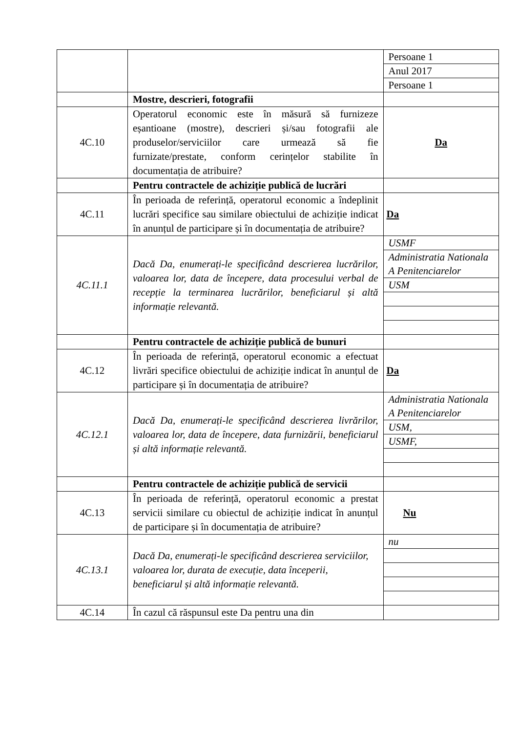| | | / Persoane 1 / / Anul 2017 / / Persoane 1 / |
| | Mostre, descrieri, fotografii | |
| 4C.10 | Operatorul economic este în măsură să furnizeze eșantioane (mostre), descrieri și/sau fotografii ale produselor/serviciilor care urmează să fie furnizate/prestate, conform cerințelor stabilite în documentația de atribuire? | Da |
| | Pentru contractele de achiziție publică de lucrări | |
| 4C.11 | În perioada de referință, operatorul economic a îndeplinit lucrări specifice sau similare obiectului de achiziție indicat în anunțul de participare și în documentația de atribuire? | Da |
| 4C.11.1 | Dacă Da, enumerați-le specificând descrierea lucrărilor, valoarea lor, data de începere, data procesului verbal de recepție la terminarea lucrărilor, beneficiarul și altă informație relevantă. | / USMF / / Administratia Nationala A Penitenciarelor / / USM / |
| | Pentru contractele de achiziție publică de bunuri | |
| 4C.12 | În perioada de referință, operatorul economic a efectuat livrări specifice obiectului de achiziție indicat în anunțul de participare și în documentația de atribuire? | Da |
| 4C.12.1 | Dacă Da, enumerați-le specificând descrierea livrărilor, valoarea lor, data de începere, data furnizării, beneficiarul și altă informație relevantă. | / Administratia Nationala A Penitenciarelor / / USM, / / USMF, / |
| | Pentru contractele de achiziție publică de servicii | |
| 4C.13 | În perioada de referință, operatorul economic a prestat servicii similare cu obiectul de achiziție indicat în anunțul de participare și în documentația de atribuire? | Nu |
| 4C.13.1 | Dacă Da, enumerați-le specificând descrierea serviciilor, valoarea lor, durata de execuție, data începerii, beneficiarul și altă informație relevantă. | / nu / |
| 4C.14 | În cazul că răspunsul este Da pentru una din | |